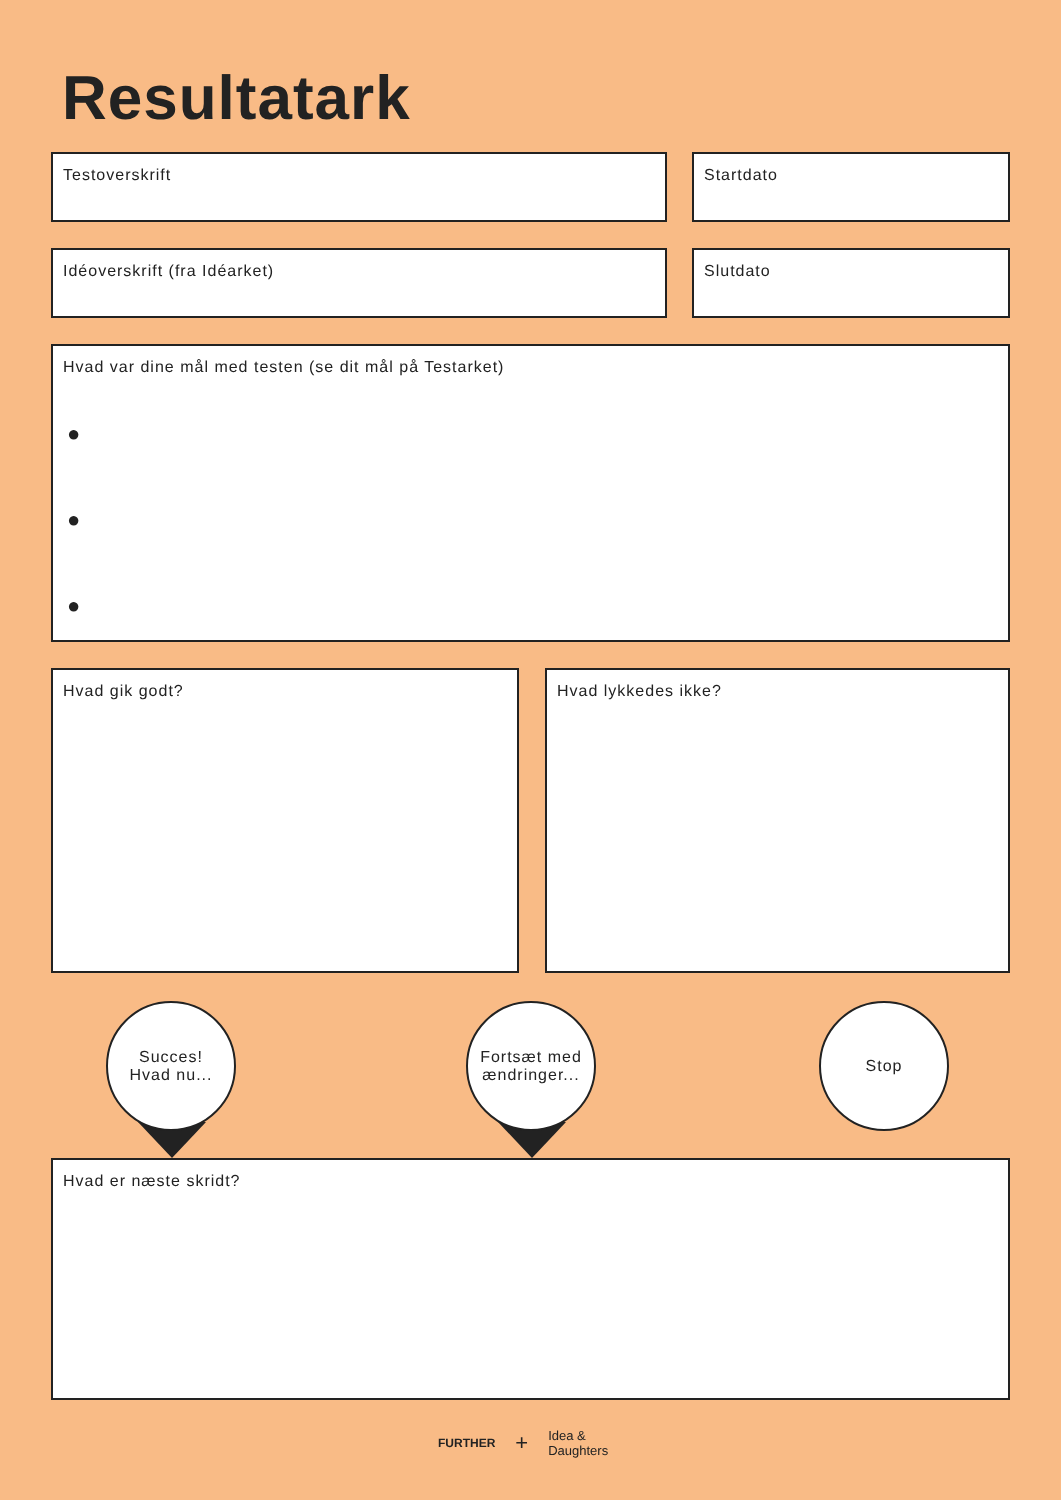Resultatark
Testoverskrift Startdato
Idéoverskrift (fra Idéarket) Slutdato
Hvad var dine mål med testen (se dit mål på Testarket)
●
●
●
Hvad gik godt? Hvad lykkedes ikke?
Succes!
Hvad nu...
Fortsæt med
ændringer...
Stop
Hvad er næste skridt?
FURTHER + Idea &
Daughters